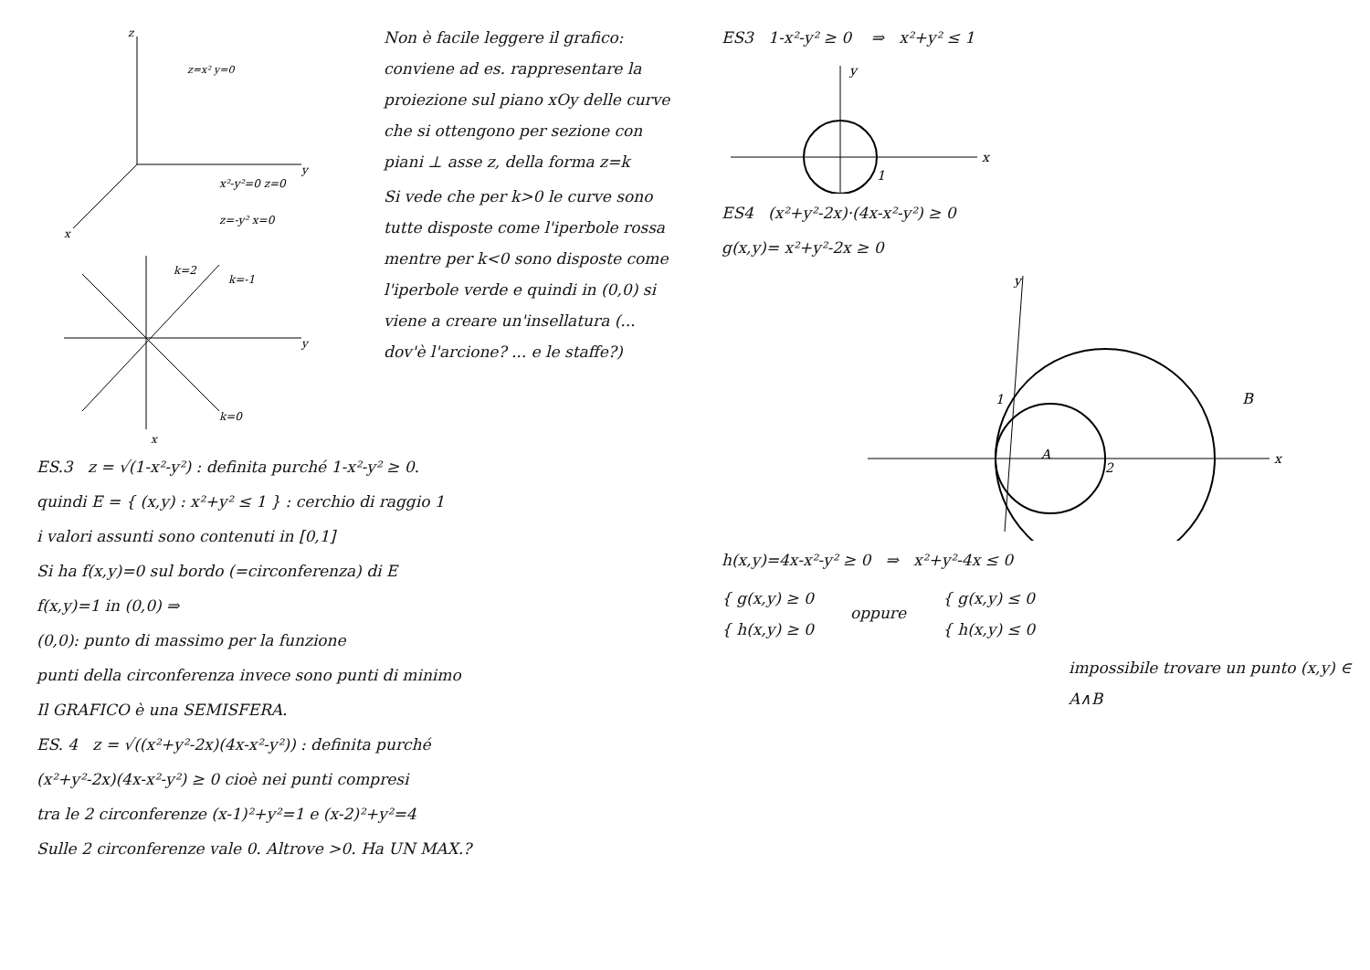z
y
x
z=x² y=0
x²-y²=0 z=0
z=-y² x=0
k=2
k=-1
k=0
y
x
Non è facile leggere il grafico: conviene ad es. rappresentare la proiezione sul piano xOy delle curve che si ottengono per sezione con piani ⊥ asse z, della forma z=k
Si vede che per k>0 le curve sono tutte disposte come l'iperbole rossa mentre per k<0 sono disposte come l'iperbole verde e quindi in (0,0) si viene a creare un'insellatura (... dov'è l'arcione? ... e le staffe?)
ES.3 z = √(1-x²-y²) : definita purché 1-x²-y² ≥ 0.
quindi E = { (x,y) : x²+y² ≤ 1 } : cerchio di raggio 1
i valori assunti sono contenuti in [0,1]
Si ha f(x,y)=0 sul bordo (=circonferenza) di E
f(x,y)=1 in (0,0) ⇒
(0,0): punto di massimo per la funzione
punti della circonferenza invece sono punti di minimo
Il GRAFICO è una SEMISFERA.
ES. 4 z = √((x²+y²-2x)(4x-x²-y²)) : definita purché
(x²+y²-2x)(4x-x²-y²) ≥ 0 cioè nei punti compresi
tra le 2 circonferenze (x-1)²+y²=1 e (x-2)²+y²=4
Sulle 2 circonferenze vale 0. Altrove >0. Ha UN MAX.?
ES3 1-x²-y² ≥ 0 ⇒ x²+y² ≤ 1
y
x
1
ES4 (x²+y²-2x)·(4x-x²-y²) ≥ 0
g(x,y)= x²+y²-2x ≥ 0
y
1
2
A
B
x
h(x,y)=4x-x²-y² ≥ 0 ⇒ x²+y²-4x ≤ 0
{ g(x,y) ≥ 0
{ h(x,y) ≥ 0
oppure
{ g(x,y) ≤ 0
{ h(x,y) ≤ 0
impossibile trovare un punto (x,y) ∈ A∧B